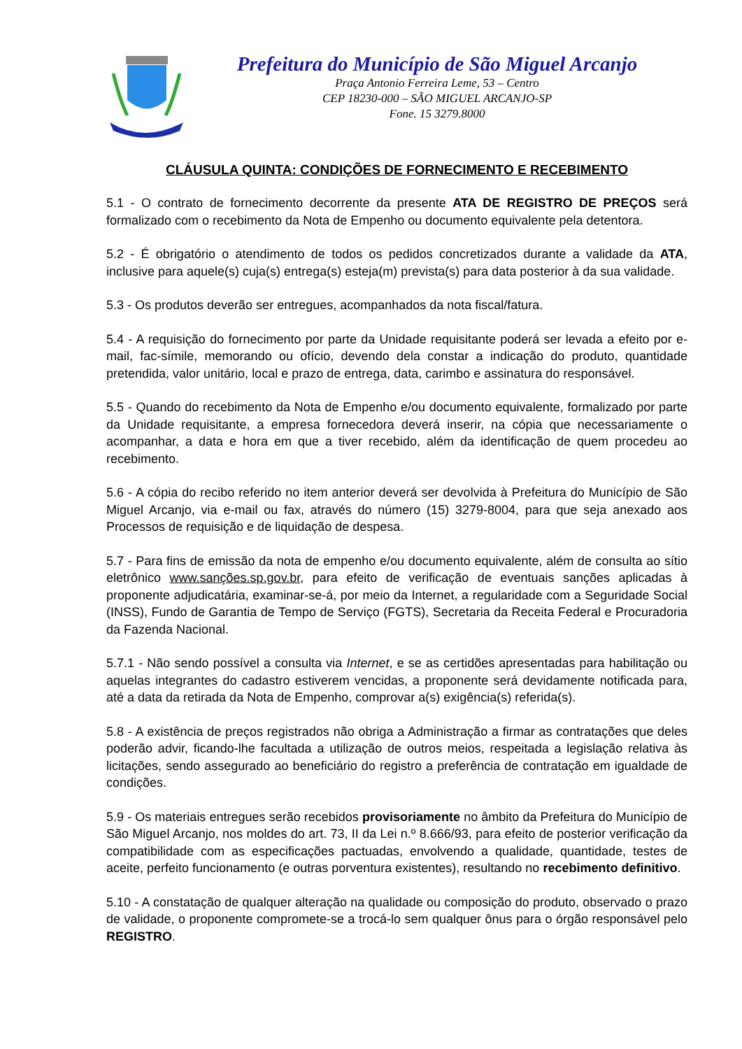Prefeitura do Município de São Miguel Arcanjo
Praça Antonio Ferreira Leme, 53 – Centro
CEP 18230-000 – SÃO MIGUEL ARCANJO-SP
Fone. 15 3279.8000
CLÁUSULA QUINTA: CONDIÇÕES DE FORNECIMENTO E RECEBIMENTO
5.1 - O contrato de fornecimento decorrente da presente ATA DE REGISTRO DE PREÇOS será formalizado com o recebimento da Nota de Empenho ou documento equivalente pela detentora.
5.2 - É obrigatório o atendimento de todos os pedidos concretizados durante a validade da ATA, inclusive para aquele(s) cuja(s) entrega(s) esteja(m) prevista(s) para data posterior à da sua validade.
5.3 - Os produtos deverão ser entregues, acompanhados da nota fiscal/fatura.
5.4 - A requisição do fornecimento por parte da Unidade requisitante poderá ser levada a efeito por e-mail, fac-símile, memorando ou ofício, devendo dela constar a indicação do produto, quantidade pretendida, valor unitário, local e prazo de entrega, data, carimbo e assinatura do responsável.
5.5 - Quando do recebimento da Nota de Empenho e/ou documento equivalente, formalizado por parte da Unidade requisitante, a empresa fornecedora deverá inserir, na cópia que necessariamente o acompanhar, a data e hora em que a tiver recebido, além da identificação de quem procedeu ao recebimento.
5.6 - A cópia do recibo referido no item anterior deverá ser devolvida à Prefeitura do Município de São Miguel Arcanjo, via e-mail ou fax, através do número (15) 3279-8004, para que seja anexado aos Processos de requisição e de liquidação de despesa.
5.7 - Para fins de emissão da nota de empenho e/ou documento equivalente, além de consulta ao sítio eletrônico www.sanções.sp.gov.br, para efeito de verificação de eventuais sanções aplicadas à proponente adjudicatária, examinar-se-á, por meio da Internet, a regularidade com a Seguridade Social (INSS), Fundo de Garantia de Tempo de Serviço (FGTS), Secretaria da Receita Federal e Procuradoria da Fazenda Nacional.
5.7.1 - Não sendo possível a consulta via Internet, e se as certidões apresentadas para habilitação ou aquelas integrantes do cadastro estiverem vencidas, a proponente será devidamente notificada para, até a data da retirada da Nota de Empenho, comprovar a(s) exigência(s) referida(s).
5.8 - A existência de preços registrados não obriga a Administração a firmar as contratações que deles poderão advir, ficando-lhe facultada a utilização de outros meios, respeitada a legislação relativa às licitações, sendo assegurado ao beneficiário do registro a preferência de contratação em igualdade de condições.
5.9 - Os materiais entregues serão recebidos provisoriamente no âmbito da Prefeitura do Município de São Miguel Arcanjo, nos moldes do art. 73, II da Lei n.º 8.666/93, para efeito de posterior verificação da compatibilidade com as especificações pactuadas, envolvendo a qualidade, quantidade, testes de aceite, perfeito funcionamento (e outras porventura existentes), resultando no recebimento definitivo.
5.10 - A constatação de qualquer alteração na qualidade ou composição do produto, observado o prazo de validade, o proponente compromete-se a trocá-lo sem qualquer ônus para o órgão responsável pelo REGISTRO.